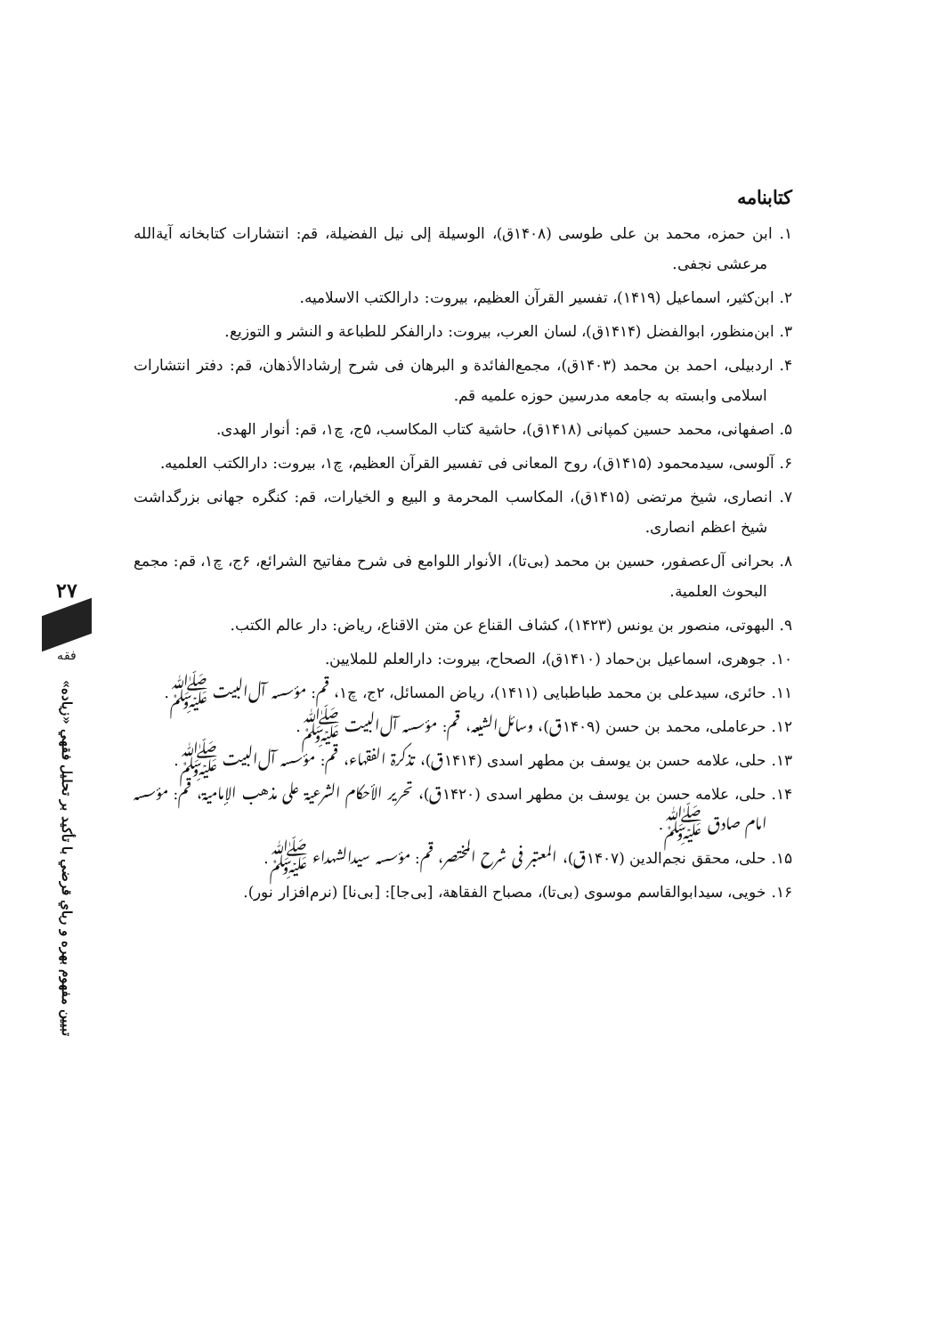۲۷
فقه
تبیین مفهوم بهره و رباي قرضي با تأكيد بر تحليل فقهي «زياده»
کتابنامه
۱. ابن حمزه، محمد بن علی طوسی (۱۴۰۸ق)، الوسيلة إلى نيل الفضيلة، قم: انتشارات کتابخانه آیةالله مرعشی نجفی.
۲. ابن‌کثیر، اسماعیل (۱۴۱۹)، تفسیر القرآن العظیم، بیروت: دارالکتب الاسلامیه.
۳. ابن‌منظور، ابوالفضل (۱۴۱۴ق)، لسان العرب، بیروت: دارالفکر للطباعة و النشر و التوزیع.
۴. اردبیلی، احمد بن محمد (۱۴۰۳ق)، مجمع‌الفائدة و البرهان فی شرح إرشادالأذهان، قم: دفتر انتشارات اسلامی وابسته به جامعه مدرسین حوزه علمیه قم.
۵. اصفهانی، محمد حسین کمپانی (۱۴۱۸ق)، حاشیة کتاب المکاسب، ۵ج، چ۱، قم: أنوار الهدی.
۶. آلوسی، سیدمحمود (۱۴۱۵ق)، روح المعانی فی تفسیر القرآن العظیم، چ۱، بیروت: دارالکتب العلمیه.
۷. انصاری، شیخ مرتضی (۱۴۱۵ق)، المکاسب المحرمة و البیع و الخیارات، قم: کنگره جهانی بزرگداشت شیخ اعظم انصاری.
۸. بحرانی آل‌عصفور، حسین بن محمد (بی‌تا)، الأنوار اللوامع فی شرح مفاتیح الشرائع، ۶ج، چ۱، قم: مجمع البحوث العلمیة.
۹. البهوتی، منصور بن یونس (۱۴۲۳)، کشاف القناع عن متن الاقناع، ریاض: دار عالم الکتب.
۱۰. جوهری، اسماعیل بن‌حماد (۱۴۱۰ق)، الصحاح، بیروت: دارالعلم للملایین.
۱۱. حائری، سیدعلی بن محمد طباطبایی (۱۴۱۱)، ریاض المسائل، ۲ج، چ۱، قم: مؤسسه آل‌البیت ﷺ.
۱۲. حرعاملی، محمد بن حسن (۱۴۰۹ق)، وسائل‌الشیعه، قم: مؤسسه آل‌البیت ﷺ.
۱۳. حلی، علامه حسن بن یوسف بن مطهر اسدی (۱۴۱۴ق)، تذکرة الفقهاء، قم: مؤسسه آل‌البیت ﷺ.
۱۴. حلی، علامه حسن بن یوسف بن مطهر اسدی (۱۴۲۰ق)، تحریر الأحکام الشرعیة علی مذهب الإمامیة، قم: مؤسسه امام صادق ﷺ.
۱۵. حلی، محقق نجم‌الدین (۱۴۰۷ق)، المعتبر فی شرح المختصر، قم: مؤسسه سیدالشهداء ﷺ.
۱۶. خویی، سیدابوالقاسم موسوی (بی‌تا)، مصباح الفقاهة، [بی‌جا]: [بی‌نا] (نرم‌افزار نور).